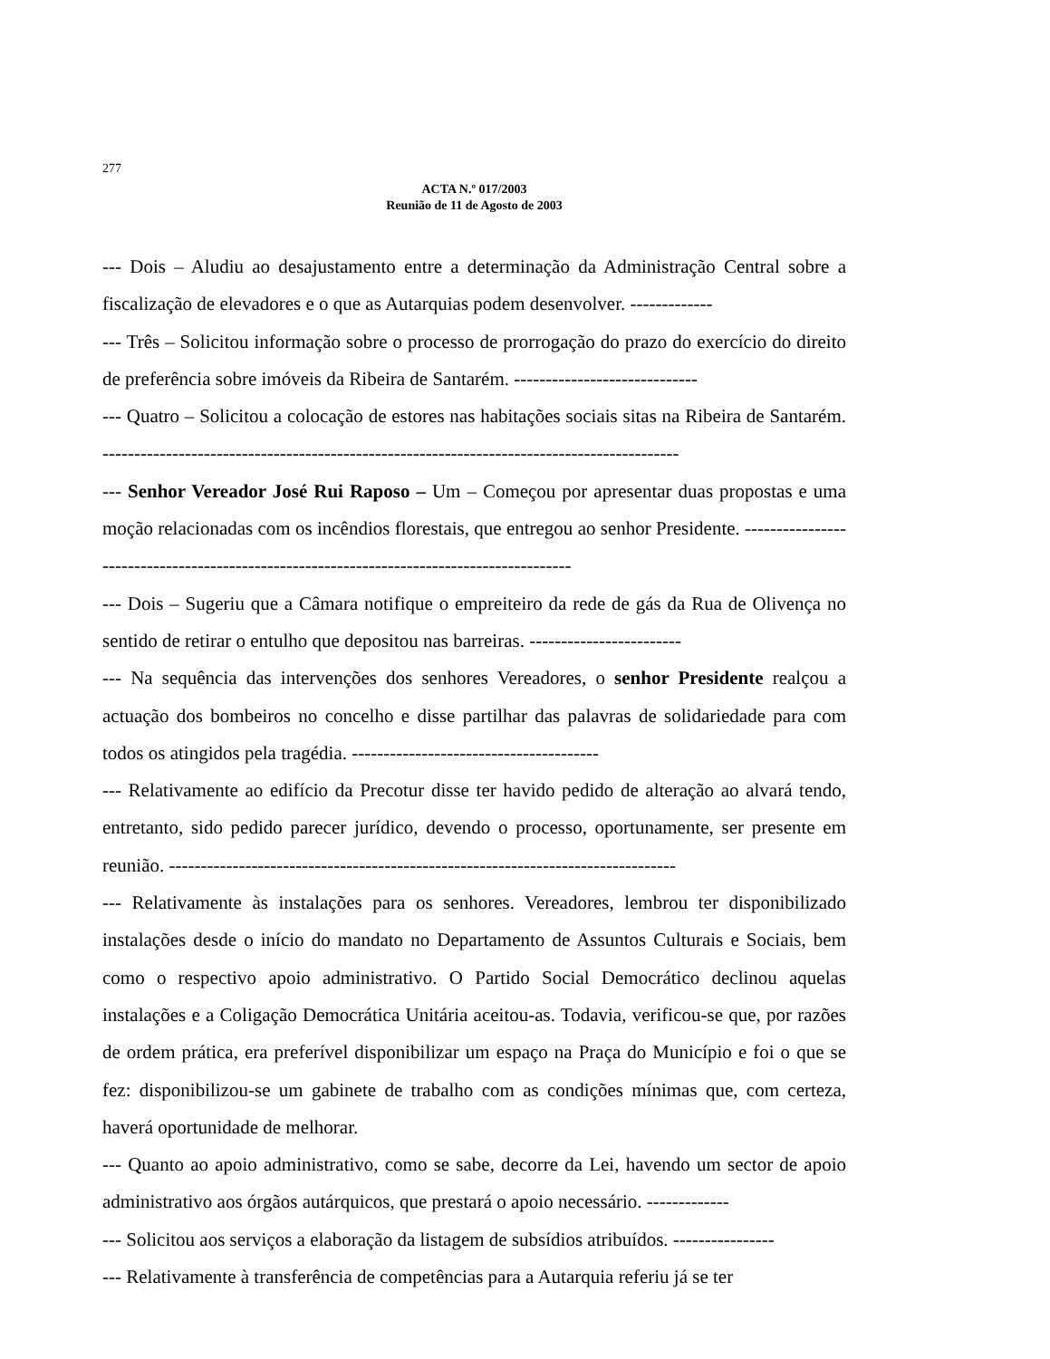277
ACTA N.º 017/2003
Reunião de 11 de Agosto de 2003
--- Dois – Aludiu ao desajustamento entre a determinação da Administração Central sobre a fiscalização de elevadores e o que as Autarquias podem desenvolver. -------------
--- Três – Solicitou informação sobre o processo de prorrogação do prazo do exercício do direito de preferência sobre imóveis da Ribeira de Santarém. -----------------------------
--- Quatro – Solicitou a colocação de estores nas habitações sociais sitas na Ribeira de Santarém. -------------------------------------------------------------------------------------------
--- Senhor Vereador José Rui Raposo – Um – Começou por apresentar duas propostas e uma moção relacionadas com os incêndios florestais, que entregou ao senhor Presidente. ------------------------------------------------------------------------------------------
--- Dois – Sugeriu que a Câmara notifique o empreiteiro da rede de gás da Rua de Olivença no sentido de retirar o entulho que depositou nas barreiras. ------------------------
--- Na sequência das intervenções dos senhores Vereadores, o senhor Presidente realçou a actuação dos bombeiros no concelho e disse partilhar das palavras de solidariedade para com todos os atingidos pela tragédia. ---------------------------------------
--- Relativamente ao edifício da Precotur disse ter havido pedido de alteração ao alvará tendo, entretanto, sido pedido parecer jurídico, devendo o processo, oportunamente, ser presente em reunião. --------------------------------------------------------------------------------
--- Relativamente às instalações para os senhores. Vereadores, lembrou ter disponibilizado instalações desde o início do mandato no Departamento de Assuntos Culturais e Sociais, bem como o respectivo apoio administrativo. O Partido Social Democrático declinou aquelas instalações e a Coligação Democrática Unitária aceitou-as. Todavia, verificou-se que, por razões de ordem prática, era preferível disponibilizar um espaço na Praça do Município e foi o que se fez: disponibilizou-se um gabinete de trabalho com as condições mínimas que, com certeza, haverá oportunidade de melhorar.
--- Quanto ao apoio administrativo, como se sabe, decorre da Lei, havendo um sector de apoio administrativo aos órgãos autárquicos, que prestará o apoio necessário. -------------
--- Solicitou aos serviços a elaboração da listagem de subsídios atribuídos. ----------------
--- Relativamente à transferência de competências para a Autarquia referiu já se ter